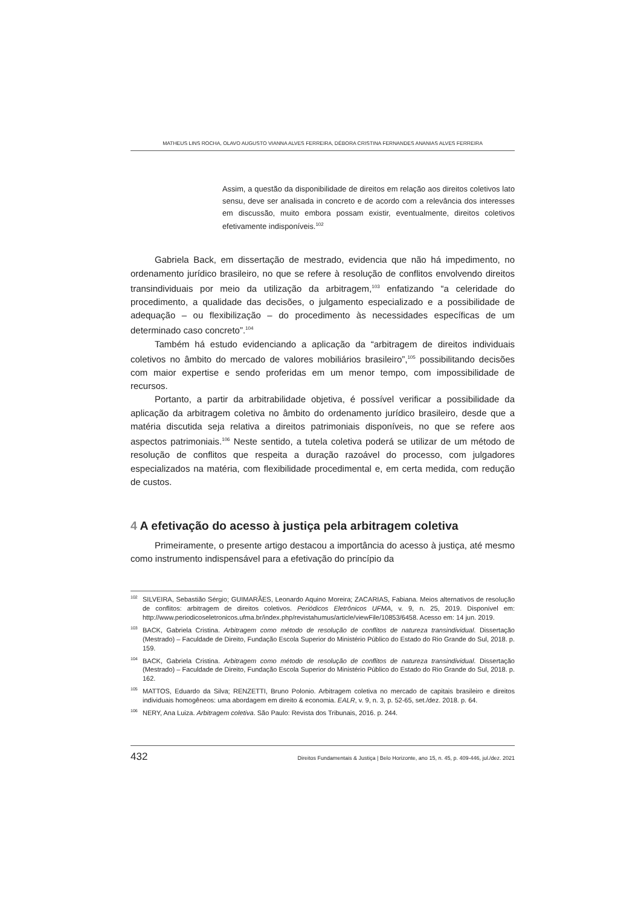MATHEUS LINS ROCHA, OLAVO AUGUSTO VIANNA ALVES FERREIRA, DÉBORA CRISTINA FERNANDES ANANIAS ALVES FERREIRA
Assim, a questão da disponibilidade de direitos em relação aos direitos coletivos lato sensu, deve ser analisada in concreto e de acordo com a relevância dos interesses em discussão, muito embora possam existir, eventualmente, direitos coletivos efetivamente indisponíveis.<sup>102</sup>
Gabriela Back, em dissertação de mestrado, evidencia que não há impedimento, no ordenamento jurídico brasileiro, no que se refere à resolução de conflitos envolvendo direitos transindividuais por meio da utilização da arbitragem,<sup>103</sup> enfatizando “a celeridade do procedimento, a qualidade das decisões, o julgamento especializado e a possibilidade de adequação – ou flexibilização – do procedimento às necessidades específicas de um determinado caso concreto”.<sup>104</sup>
Também há estudo evidenciando a aplicação da “arbitragem de direitos individuais coletivos no âmbito do mercado de valores mobiliários brasileiro”,<sup>105</sup> possibilitando decisões com maior expertise e sendo proferidas em um menor tempo, com impossibilidade de recursos.
Portanto, a partir da arbitrabilidade objetiva, é possível verificar a possibilidade da aplicação da arbitragem coletiva no âmbito do ordenamento jurídico brasileiro, desde que a matéria discutida seja relativa a direitos patrimoniais disponíveis, no que se refere aos aspectos patrimoniais.<sup>106</sup> Neste sentido, a tutela coletiva poderá se utilizar de um método de resolução de conflitos que respeita a duração razoável do processo, com julgadores especializados na matéria, com flexibilidade procedimental e, em certa medida, com redução de custos.
4 A efetivação do acesso à justiça pela arbitragem coletiva
Primeiramente, o presente artigo destacou a importância do acesso à justiça, até mesmo como instrumento indispensável para a efetivação do princípio da
<sup>102</sup>SILVEIRA, Sebastião Sérgio; GUIMARÃES, Leonardo Aquino Moreira; ZACARIAS, Fabiana. Meios alternativos de resolução de conflitos: arbitragem de direitos coletivos. Periódicos Eletrônicos UFMA, v. 9, n. 25, 2019. Disponível em: http://www.periodicoseletronicos.ufma.br/index.php/revistahumus/article/viewFile/10853/6458. Acesso em: 14 jun. 2019.
<sup>103</sup>BACK, Gabriela Cristina. Arbitragem como método de resolução de conflitos de natureza transindividual. Dissertação (Mestrado) – Faculdade de Direito, Fundação Escola Superior do Ministério Público do Estado do Rio Grande do Sul, 2018. p. 159.
<sup>104</sup>BACK, Gabriela Cristina. Arbitragem como método de resolução de conflitos de natureza transindividual. Dissertação (Mestrado) – Faculdade de Direito, Fundação Escola Superior do Ministério Público do Estado do Rio Grande do Sul, 2018. p. 162.
<sup>105</sup> MATTOS, Eduardo da Silva; RENZETTI, Bruno Polonio. Arbitragem coletiva no mercado de capitais brasileiro e direitos individuais homogêneos: uma abordagem em direito & economia. EALR, v. 9, n. 3, p. 52-65, set./dez. 2018. p. 64.
<sup>106</sup>NERY, Ana Luiza. Arbitragem coletiva. São Paulo: Revista dos Tribunais, 2016. p. 244.
432 Direitos Fundamentais & Justiça | Belo Horizonte, ano 15, n. 45, p. 409-446, jul./dez. 2021